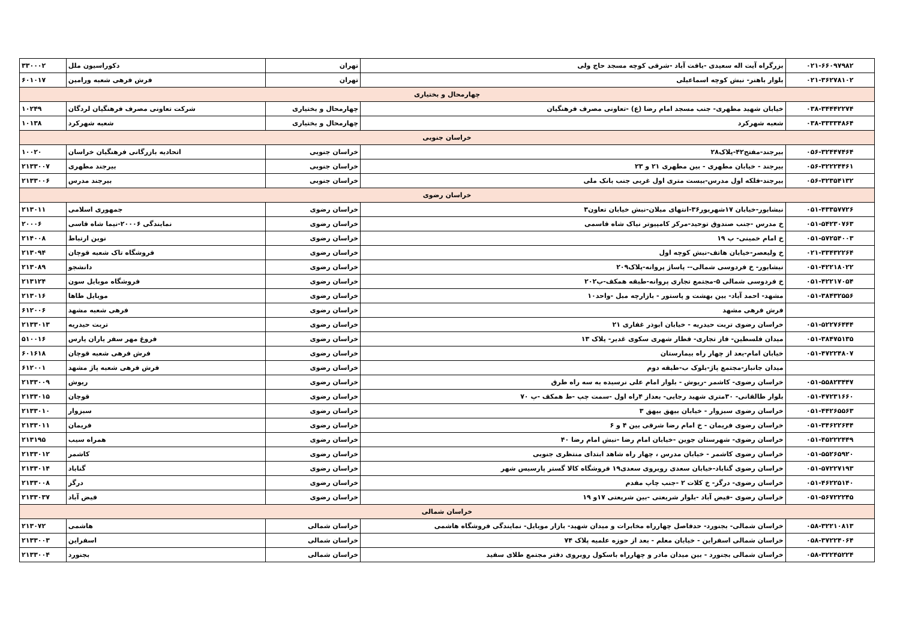| ۰۲۱-۶۶۰۹۷۹۸۲ | بزرگراه آیت اله سعیدی -یافت آباد -شرقی کوچه مسجد حاج ولی | تهران | دکوراسیون ملل | ۳۳۰۰۰۲ |
| ۰۲۱-۳۶۲۷۸۱۰۲ | بلوار باهنر- نبش کوچه اسماعیلی | تهران | فرش فرهی شعبه ورامین | ۶۰۱۰۱۷ |
| چهارمحال و بختیاری | | | | |
| ۰۳۸-۳۴۴۴۲۲۷۴ | خیابان شهید مطهری- جنب مسجد امام رضا (ع) -تعاونی مصرف فرهنگیان | چهارمحال و بختیاری | شرکت تعاونی مصرف فرهنگیان لردگان | ۱۰۲۴۹ |
| ۰۳۸-۳۳۳۳۴۸۶۴ | شعبه شهرکرد | چهارمحال و بختیاری | شعبه شهرکرد | ۱۰۱۳۸ |
| خراسان جنوبی | | | | |
| ۰۵۶-۳۲۴۴۷۴۶۴ | بیرجند-مفتح۴۲-پلاک۲۸ | خراسان جنوبی | اتحادیه بازرگانی فرهنگیان خراسان | ۱۰۰۲۰ |
| ۰۵۶-۳۲۲۲۴۴۶۱ | بیرجند - خیابان مطهری - بین مطهری ۲۱ و ۲۳ | خراسان جنوبی | بیرجند مطهری | ۲۱۳۳۰۰۷ |
| ۰۵۶-۳۲۳۵۴۱۳۲ | بیرجند-فلکه اول مدرس-بیست متری اول غربی جنب بانک ملی | خراسان جنوبی | بیرجند مدرس | ۲۱۳۳۰۰۶ |
| خراسان رضوی | | | | |
| ۰۵۱-۴۳۳۵۷۷۲۶ | نیشابور-خیابان ۱۷شهریور۳۶-انتهای میلان-نبش خیابان تعاون۳ | خراسان رضوی | جمهوری اسلامی | ۲۱۳۰۱۱ |
| ۰۵۱-۵۴۲۳۰۷۶۳ | خ مدرس -جنب صندوق توحید-مرکز کامپیوتر نیاک شاه قاسمی | خراسان رضوی | نمایندگی ۲۰۰۰۶-نیما شاه قاسی | ۲۰۰۰۶ |
| ۰۵۱-۵۷۲۵۴۰۰۳ | خ امام خمینی- پ ۱۹ | خراسان رضوی | نوین ارتباط | ۲۱۴۰۰۸ |
| ۰۲۱-۳۳۴۳۲۲۶۴ | خ ولیعصر-خیابان هاتف-نبش کوچه اول | خراسان رضوی | فروشگاه تاک شعبه قوچان | ۲۱۳۰۹۴ |
| ۰۵۱-۴۲۲۱۸۰۲۲ | نیشابور- خ فردوسی شمالی-- پاساژ پروانه-پلاک۲۰۹ | خراسان رضوی | دانشجو | ۲۱۳۰۸۹ |
| ۰۵۱-۴۲۲۱۷۰۵۴ | خ فردوسی شمالی ۵-مجتمع تجاری پروانه-طبقه همکف-پ۲۰۲ | خراسان رضوی | فروشگاه موبایل سون | ۲۱۳۱۲۴ |
| ۰۵۱-۳۸۴۳۲۵۵۶ | مشهد- احمد آباد- بین بهشت و پاستور - بازارچه مبل -واحد۱۰ | خراسان رضوی | موبایل طاها | ۲۱۳۰۱۶ |
| | فرش فرهی مشهد | خراسان رضوی | فرهی شعبه مشهد | ۶۱۲۰۰۶ |
| ۰۵۱-۵۲۲۷۶۴۴۴ | خراسان رضوی تربت حیدریه - خیابان ابوذر غفاری ۲۱ | خراسان رضوی | تربت حیدریه | ۲۱۳۳۰۱۳ |
| ۰۵۱-۳۸۴۷۵۱۳۵ | میدان فلسطین- فاز تجاری- قطار شهری سکوی غدیر- پلاک ۱۳ | خراسان رضوی | فروغ مهر سفر یاران پارس | ۵۱۰۰۱۶ |
| ۰۵۱-۴۷۲۲۴۸۰۷ | خیابان امام-بعد از چهار راه بیمارستان | خراسان رضوی | فرش فرهی شعبه قوچان | ۶۰۱۶۱۸ |
| | میدان جانباز-مجتمع پاژ-بلوک ب-طبقه دوم | خراسان رضوی | فرش فرهی شعبه پاژ مشهد | ۶۱۲۰۰۱ |
| ۰۵۱-۵۵۸۲۳۴۴۷ | خراسان رضوی- کاشمر -ریوش - بلوار امام علی نرسیده به سه راه طرق | خراسان رضوی | ریوش | ۲۱۳۳۰۰۹ |
| ۰۵۱-۴۷۲۳۱۶۶۰ | بلوار طالقانی- ۳۰متری شهید رجایی- بعداز ۴راه اول -سمت چپ -ط همکف -پ ۷۰ | خراسان رضوی | قوچان | ۲۱۳۳۰۱۵ |
| ۰۵۱-۴۴۲۶۵۵۶۳ | خراسان رضوی سبزوار - خیابان بیهق بیهق ۳ | خراسان رضوی | سبزوار | ۲۱۳۳۰۱۰ |
| ۰۵۱-۳۴۶۲۲۶۴۴ | خراسان رضوی فریمان - خ امام رضا شرقی بین ۴ و ۶ | خراسان رضوی | فریمان | ۲۱۳۳۰۱۱ |
| ۰۵۱-۴۵۲۲۲۴۴۹ | خراسان رضوی- شهرستان جوین -خیابان امام رضا -نبش امام رضا ۴۰ | خراسان رضوی | همراه سیب | ۲۱۳۱۹۵ |
| ۰۵۱-۵۵۲۶۵۹۲۰ | خراسان رضوی کاشمر - خیابان مدرس ، چهار راه شاهد ابتدای منتظری جنوبی | خراسان رضوی | کاشمر | ۲۱۳۳۰۱۲ |
| ۰۵۱-۵۷۲۲۷۱۹۳ | خراسان رضوی گناباد-خیابان سعدی روبروی سعدی۱۹ فروشگاه کالا گستر پارسیس شهر | خراسان رضوی | گناباد | ۲۱۳۳۰۱۴ |
| ۰۵۱-۴۶۲۲۵۱۴۰ | خراسان رضوی- درگز- خ کلات ۲ -جنب چاپ مقدم | خراسان رضوی | درگز | ۲۱۳۳۰۰۸ |
| ۰۵۱-۵۶۷۲۲۲۴۵ | خراسان رضوی -فیض آباد -بلوار شریعتی -بین شریعتی ۱۷و ۱۹ | خراسان رضوی | فیض آباد | ۲۱۳۳۰۳۷ |
| خراسان شمالی | | | | |
| ۰۵۸-۳۲۲۱۰۸۱۳ | خراسان شمالی- بجنورد- حدفاصل چهارراه مخابرات و میدان شهید- بازار موبایل- نمایندگی فروشگاه هاشمی | خراسان شمالی | هاشمی | ۲۱۳۰۷۲ |
| ۰۵۸-۳۷۲۲۴۰۶۴ | خراسان شمالی اسفراین - خیابان معلم - بعد از حوزه علمیه پلاک ۷۴ | خراسان شمالی | اسفراین | ۲۱۳۳۰۰۳ |
| ۰۵۸-۳۲۲۴۵۲۲۴ | خراسان شمالی بجنورد - بین میدان مادر و چهارراه باسکول روبروی دفتر مجتمع طلای سفید | خراسان شمالی | بجنورد | ۲۱۳۳۰۰۴ |